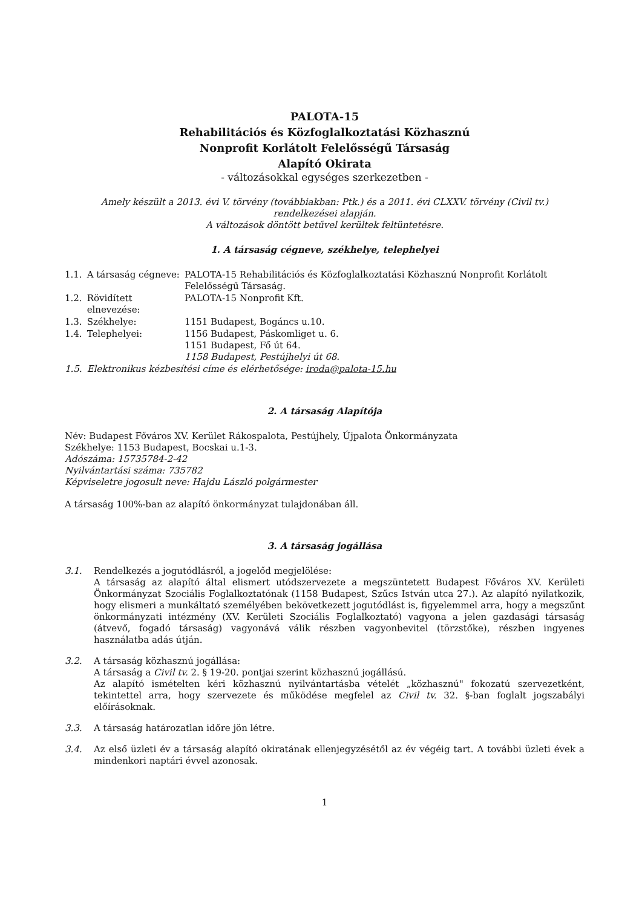PALOTA-15
Rehabilitációs és Közfoglalkoztatási Közhasznú
Nonprofit Korlátolt Felelősségű Társaság
Alapító Okirata
- változásokkal egységes szerkezetben -
Amely készült a 2013. évi V. törvény (továbbiakban: Ptk.) és a 2011. évi CLXXV. törvény (Civil tv.)
rendelkezései alapján.
A változások döntött betűvel kerültek feltüntetésre.
1. A társaság cégneve, székhelye, telephelyei
| 1.1. | A társaság cégneve: | PALOTA-15 Rehabilitációs és Közfoglalkoztatási Közhasznú Nonprofit Korlátolt Felelősségű Társaság. |
| 1.2. | Rövidített elnevezése: | PALOTA-15 Nonprofit Kft. |
| 1.3. | Székhelye: | 1151 Budapest, Bogáncs u.10. |
| 1.4. | Telephelyei: | 1156 Budapest, Páskomliget u. 6. 1151 Budapest, Fő út 64. 1158 Budapest, Pestújhelyi út 68. |
| 1.5. | Elektronikus kézbesítési címe és elérhetősége: iroda@palota-15.hu | |
2. A társaság Alapítója
Név: Budapest Főváros XV. Kerület Rákospalota, Pestújhely, Újpalota Önkormányzata
Székhelye: 1153 Budapest, Bocskai u.1-3.
Adószáma: 15735784-2-42
Nyilvántartási száma: 735782
Képviseletre jogosult neve: Hajdu László polgármester
A társaság 100%-ban az alapító önkormányzat tulajdonában áll.
3. A társaság jogállása
3.1. Rendelkezés a jogutódlásról, a jogelőd megjelölése:
A társaság az alapító által elismert utódszervezete a megszüntetett Budapest Főváros XV. Kerületi Önkormányzat Szociális Foglalkoztatónak (1158 Budapest, Szűcs István utca 27.). Az alapító nyilatkozik, hogy elismeri a munkáltató személyében bekövetkezett jogutódlást is, figyelemmel arra, hogy a megszűnt önkormányzati intézmény (XV. Kerületi Szociális Foglalkoztató) vagyona a jelen gazdasági társaság (átvevő, fogadó társaság) vagyonává válik részben vagyonbevitel (törzstőke), részben ingyenes használatba adás útján.
3.2. A társaság közhasznú jogállása:
A társaság a Civil tv. 2. § 19-20. pontjai szerint közhasznú jogállású.
Az alapító ismételten kéri közhasznú nyilvántartásba vételét „közhasznú" fokozatú szervezetként, tekintettel arra, hogy szervezete és működése megfelel az Civil tv. 32. §-ban foglalt jogszabályi előírásoknak.
3.3. A társaság határozatlan időre jön létre.
3.4. Az első üzleti év a társaság alapító okiratának ellenjegyzésétől az év végéig tart. A további üzleti évek a mindenkori naptári évvel azonosak.
1